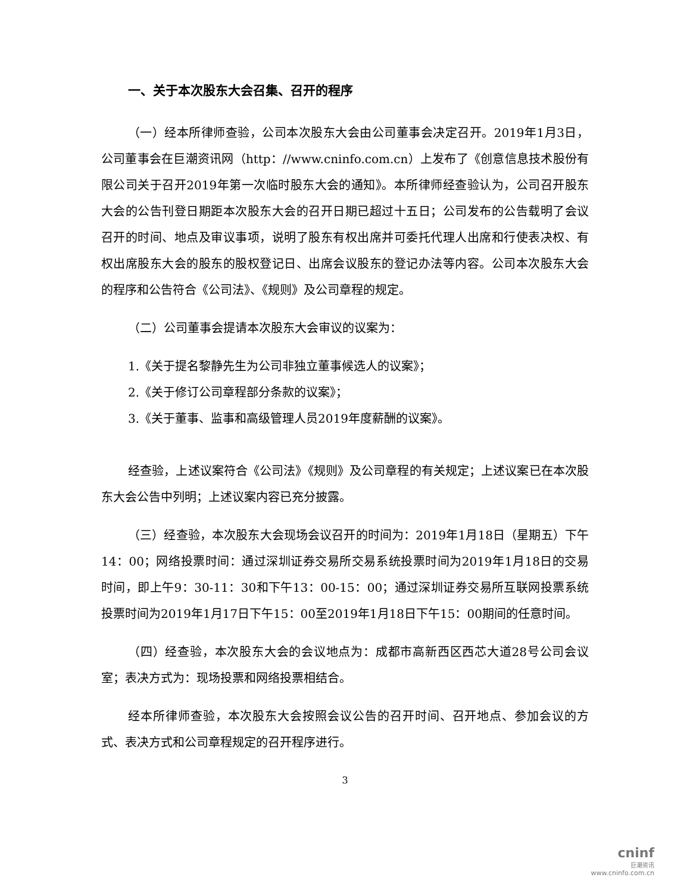一、关于本次股东大会召集、召开的程序
（一）经本所律师查验，公司本次股东大会由公司董事会决定召开。2019年1月3日，公司董事会在巨潮资讯网（http：//www.cninfo.com.cn）上发布了《创意信息技术股份有限公司关于召开2019年第一次临时股东大会的通知》。本所律师经查验认为，公司召开股东大会的公告刊登日期距本次股东大会的召开日期已超过十五日；公司发布的公告载明了会议召开的时间、地点及审议事项，说明了股东有权出席并可委托代理人出席和行使表决权、有权出席股东大会的股东的股权登记日、出席会议股东的登记办法等内容。公司本次股东大会的程序和公告符合《公司法》、《规则》及公司章程的规定。
（二）公司董事会提请本次股东大会审议的议案为：
1.《关于提名黎静先生为公司非独立董事候选人的议案》；
2.《关于修订公司章程部分条款的议案》；
3.《关于董事、监事和高级管理人员2019年度薪酬的议案》。
经查验，上述议案符合《公司法》《规则》及公司章程的有关规定；上述议案已在本次股东大会公告中列明；上述议案内容已充分披露。
（三）经查验，本次股东大会现场会议召开的时间为：2019年1月18日（星期五）下午14：00；网络投票时间：通过深圳证券交易所交易系统投票时间为2019年1月18日的交易时间，即上午9：30-11：30和下午13：00-15：00；通过深圳证券交易所互联网投票系统投票时间为2019年1月17日下午15：00至2019年1月18日下午15：00期间的任意时间。
（四）经查验，本次股东大会的会议地点为：成都市高新西区西芯大道28号公司会议室；表决方式为：现场投票和网络投票相结合。
经本所律师查验，本次股东大会按照会议公告的召开时间、召开地点、参加会议的方式、表决方式和公司章程规定的召开程序进行。
3
cninf
巨潮资讯
www.cninfo.com.cn